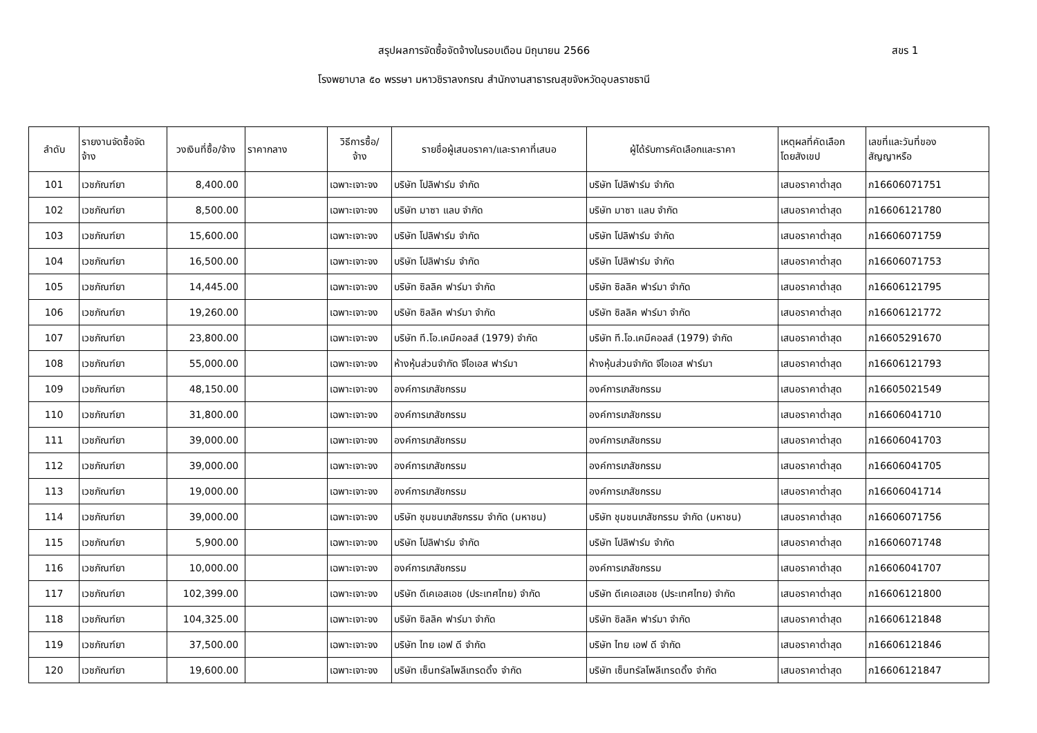สขร 1
สรุปผลการจัดซื้อจัดจ้างในรอบเดือน มิถุนายน 2566
โรงพยาบาล ๕๐ พรรษา มหาวชิราลงกรณ สำนักงานสาธารณสุขจังหวัดอุบลราชธานี
| ลำดับ | รายงานจัดซื้อจัด จ้าง | วงเงินที่ซื้อ/จ้าง | ราคากลาง | วิธีการซื้อ/ จ้าง | รายชื่อผู้เสนอราคา/และราคาที่เสนอ | ผู้ได้รับการคัดเลือกและราคา | เหตุผลที่คัดเลือก โดยสังเขป | เลขที่และวันที่ของ สัญญาหรือ |
| --- | --- | --- | --- | --- | --- | --- | --- | --- |
| 101 | เวชภัณฑ์ยา | 8,400.00 | | เฉพาะเจาะจง | บริษัท โปลิฟาร์ม จำกัด | บริษัท โปลิฟาร์ม จำกัด | เสนอราคาต่ำสุด | ภ16606071751 |
| 102 | เวชภัณฑ์ยา | 8,500.00 | | เฉพาะเจาะจง | บริษัท มาซา แลบ จำกัด | บริษัท มาซา แลบ จำกัด | เสนอราคาต่ำสุด | ภ16606121780 |
| 103 | เวชภัณฑ์ยา | 15,600.00 | | เฉพาะเจาะจง | บริษัท โปลิฟาร์ม จำกัด | บริษัท โปลิฟาร์ม จำกัด | เสนอราคาต่ำสุด | ภ16606071759 |
| 104 | เวชภัณฑ์ยา | 16,500.00 | | เฉพาะเจาะจง | บริษัท โปลิฟาร์ม จำกัด | บริษัท โปลิฟาร์ม จำกัด | เสนอราคาต่ำสุด | ภ16606071753 |
| 105 | เวชภัณฑ์ยา | 14,445.00 | | เฉพาะเจาะจง | บริษัท ซิลลิค ฟาร์มา จำกัด | บริษัท ซิลลิค ฟาร์มา จำกัด | เสนอราคาต่ำสุด | ภ16606121795 |
| 106 | เวชภัณฑ์ยา | 19,260.00 | | เฉพาะเจาะจง | บริษัท ซิลลิค ฟาร์มา จำกัด | บริษัท ซิลลิค ฟาร์มา จำกัด | เสนอราคาต่ำสุด | ภ16606121772 |
| 107 | เวชภัณฑ์ยา | 23,800.00 | | เฉพาะเจาะจง | บริษัท ที.โอ.เคมีคอลส์ (1979) จำกัด | บริษัท ที.โอ.เคมีคอลส์ (1979) จำกัด | เสนอราคาต่ำสุด | ภ16605291670 |
| 108 | เวชภัณฑ์ยา | 55,000.00 | | เฉพาะเจาะจง | ห้างหุ้นส่วนจำกัด จีไอเอส ฟาร์มา | ห้างหุ้นส่วนจำกัด จีไอเอส ฟาร์มา | เสนอราคาต่ำสุด | ภ16606121793 |
| 109 | เวชภัณฑ์ยา | 48,150.00 | | เฉพาะเจาะจง | องค์การเภสัชกรรม | องค์การเภสัชกรรม | เสนอราคาต่ำสุด | ภ16605021549 |
| 110 | เวชภัณฑ์ยา | 31,800.00 | | เฉพาะเจาะจง | องค์การเภสัชกรรม | องค์การเภสัชกรรม | เสนอราคาต่ำสุด | ภ16606041710 |
| 111 | เวชภัณฑ์ยา | 39,000.00 | | เฉพาะเจาะจง | องค์การเภสัชกรรม | องค์การเภสัชกรรม | เสนอราคาต่ำสุด | ภ16606041703 |
| 112 | เวชภัณฑ์ยา | 39,000.00 | | เฉพาะเจาะจง | องค์การเภสัชกรรม | องค์การเภสัชกรรม | เสนอราคาต่ำสุด | ภ16606041705 |
| 113 | เวชภัณฑ์ยา | 19,000.00 | | เฉพาะเจาะจง | องค์การเภสัชกรรม | องค์การเภสัชกรรม | เสนอราคาต่ำสุด | ภ16606041714 |
| 114 | เวชภัณฑ์ยา | 39,000.00 | | เฉพาะเจาะจง | บริษัท ชุมชนเภสัชกรรม จำกัด (มหาชน) | บริษัท ชุมชนเภสัชกรรม จำกัด (มหาชน) | เสนอราคาต่ำสุด | ภ16606071756 |
| 115 | เวชภัณฑ์ยา | 5,900.00 | | เฉพาะเจาะจง | บริษัท โปลิฟาร์ม จำกัด | บริษัท โปลิฟาร์ม จำกัด | เสนอราคาต่ำสุด | ภ16606071748 |
| 116 | เวชภัณฑ์ยา | 10,000.00 | | เฉพาะเจาะจง | องค์การเภสัชกรรม | องค์การเภสัชกรรม | เสนอราคาต่ำสุด | ภ16606041707 |
| 117 | เวชภัณฑ์ยา | 102,399.00 | | เฉพาะเจาะจง | บริษัท ดีเคเอสเอช (ประเทศไทย) จำกัด | บริษัท ดีเคเอสเอช (ประเทศไทย) จำกัด | เสนอราคาต่ำสุด | ภ16606121800 |
| 118 | เวชภัณฑ์ยา | 104,325.00 | | เฉพาะเจาะจง | บริษัท ซิลลิค ฟาร์มา จำกัด | บริษัท ซิลลิค ฟาร์มา จำกัด | เสนอราคาต่ำสุด | ภ16606121848 |
| 119 | เวชภัณฑ์ยา | 37,500.00 | | เฉพาะเจาะจง | บริษัท ไทย เอฟ ดี จำกัด | บริษัท ไทย เอฟ ดี จำกัด | เสนอราคาต่ำสุด | ภ16606121846 |
| 120 | เวชภัณฑ์ยา | 19,600.00 | | เฉพาะเจาะจง | บริษัท เซ็นทรัลโพลีเทรดดิ้ง จำกัด | บริษัท เซ็นทรัลโพลีเทรดดิ้ง จำกัด | เสนอราคาต่ำสุด | ภ16606121847 |